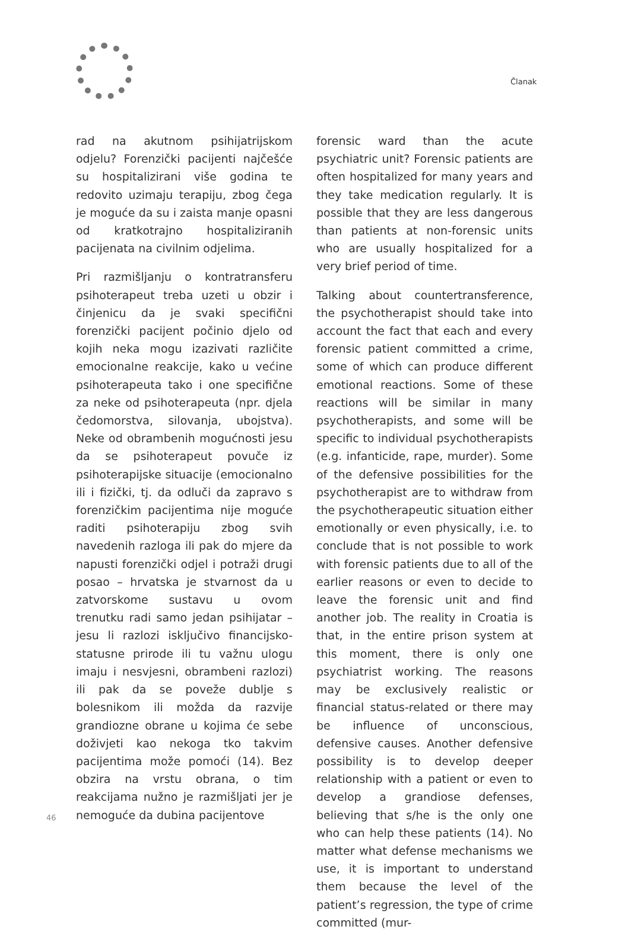Članak
rad na akutnom psihijatrijskom odjelu? Forenzički pacijenti najčešće su hospitalizirani više godina te redovito uzimaju terapiju, zbog čega je moguće da su i zaista manje opasni od kratkotrajno hospitaliziranih pacijenata na civilnim odjelima.
Pri razmišljanju o kontratransferu psihoterapeut treba uzeti u obzir i činjenicu da je svaki specifični forenzički pacijent počinio djelo od kojih neka mogu izazivati različite emocionalne reakcije, kako u većine psihoterapeuta tako i one specifične za neke od psihoterapeuta (npr. djela čedomorstva, silovanja, ubojstva). Neke od obrambenih mogućnosti jesu da se psihoterapeut povuče iz psihoterapijske situacije (emocionalno ili i fizički, tj. da odluči da zapravo s forenzičkim pacijentima nije moguće raditi psihoterapiju zbog svih navedenih razloga ili pak do mjere da napusti forenzički odjel i potraži drugi posao – hrvatska je stvarnost da u zatvorskome sustavu u ovom trenutku radi samo jedan psihijatar – jesu li razlozi isključivo financijsko-statusne prirode ili tu važnu ulogu imaju i nesvjesni, obrambeni razlozi) ili pak da se poveže dublje s bolesnikom ili možda da razvije grandiozne obrane u kojima će sebe doživjeti kao nekoga tko takvim pacijentima može pomoći (14). Bez obzira na vrstu obrana, o tim reakcijama nužno je razmišljati jer je nemoguće da dubina pacijentove
forensic ward than the acute psychiatric unit? Forensic patients are often hospitalized for many years and they take medication regularly. It is possible that they are less dangerous than patients at non-forensic units who are usually hospitalized for a very brief period of time.
Talking about countertransference, the psychotherapist should take into account the fact that each and every forensic patient committed a crime, some of which can produce different emotional reactions. Some of these reactions will be similar in many psychotherapists, and some will be specific to individual psychotherapists (e.g. infanticide, rape, murder). Some of the defensive possibilities for the psychotherapist are to withdraw from the psychotherapeutic situation either emotionally or even physically, i.e. to conclude that is not possible to work with forensic patients due to all of the earlier reasons or even to decide to leave the forensic unit and find another job. The reality in Croatia is that, in the entire prison system at this moment, there is only one psychiatrist working. The reasons may be exclusively realistic or financial status-related or there may be influence of unconscious, defensive causes. Another defensive possibility is to develop deeper relationship with a patient or even to develop a grandiose defenses, believing that s/he is the only one who can help these patients (14). No matter what defense mechanisms we use, it is important to understand them because the level of the patient’s regression, the type of crime committed (mur-
46